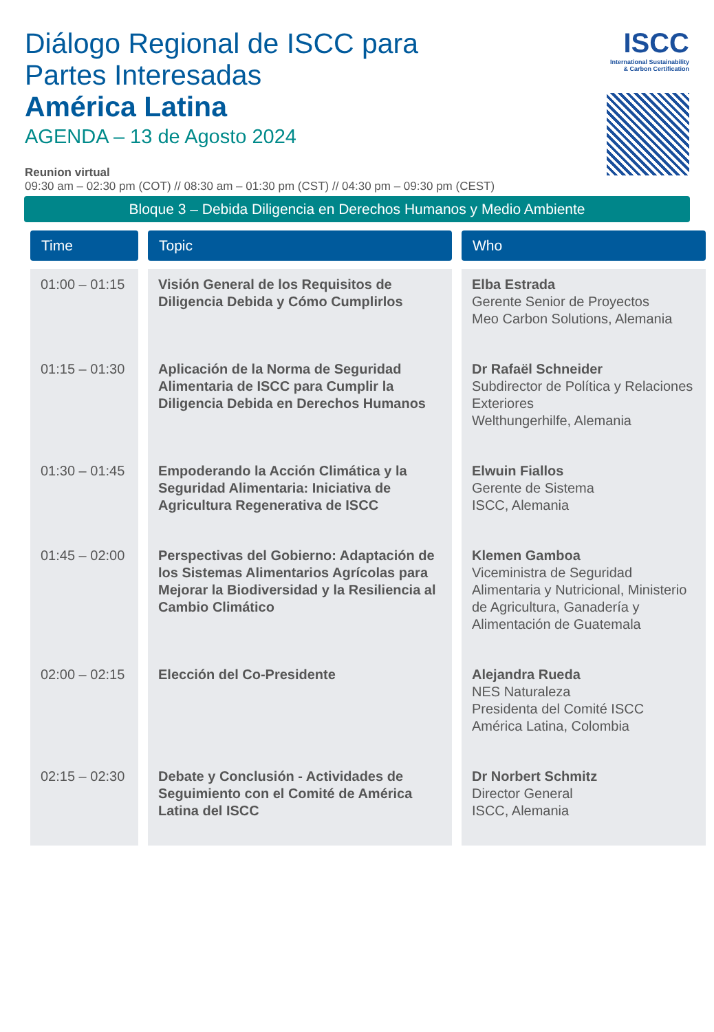Diálogo Regional de ISCC para
Partes Interesadas
América Latina
AGENDA – 13 de Agosto 2024
ISCC
International Sustainability
& Carbon Certification
Reunion virtual
09:30 am – 02:30 pm (COT) // 08:30 am – 01:30 pm (CST) // 04:30 pm – 09:30 pm (CEST)
Bloque 3 – Debida Diligencia en Derechos Humanos y Medio Ambiente
| Time | Topic | Who |
| --- | --- | --- |
| 01:00 – 01:15 | Visión General de los Requisitos de Diligencia Debida y Cómo Cumplirlos | Elba Estrada Gerente Senior de Proyectos Meo Carbon Solutions, Alemania |
| 01:15 – 01:30 | Aplicación de la Norma de Seguridad Alimentaria de ISCC para Cumplir la Diligencia Debida en Derechos Humanos | Dr Rafaël Schneider Subdirector de Política y Relaciones Exteriores Welthungerhilfe, Alemania |
| 01:30 – 01:45 | Empoderando la Acción Climática y la Seguridad Alimentaria: Iniciativa de Agricultura Regenerativa de ISCC | Elwuin Fiallos Gerente de Sistema ISCC, Alemania |
| 01:45 – 02:00 | Perspectivas del Gobierno: Adaptación de los Sistemas Alimentarios Agrícolas para Mejorar la Biodiversidad y la Resiliencia al Cambio Climático | Klemen Gamboa Viceministra de Seguridad Alimentaria y Nutricional, Ministerio de Agricultura, Ganadería y Alimentación de Guatemala |
| 02:00 – 02:15 | Elección del Co-Presidente | Alejandra Rueda NES Naturaleza Presidenta del Comité ISCC América Latina, Colombia |
| 02:15 – 02:30 | Debate y Conclusión - Actividades de Seguimiento con el Comité de América Latina del ISCC | Dr Norbert Schmitz Director General ISCC, Alemania |